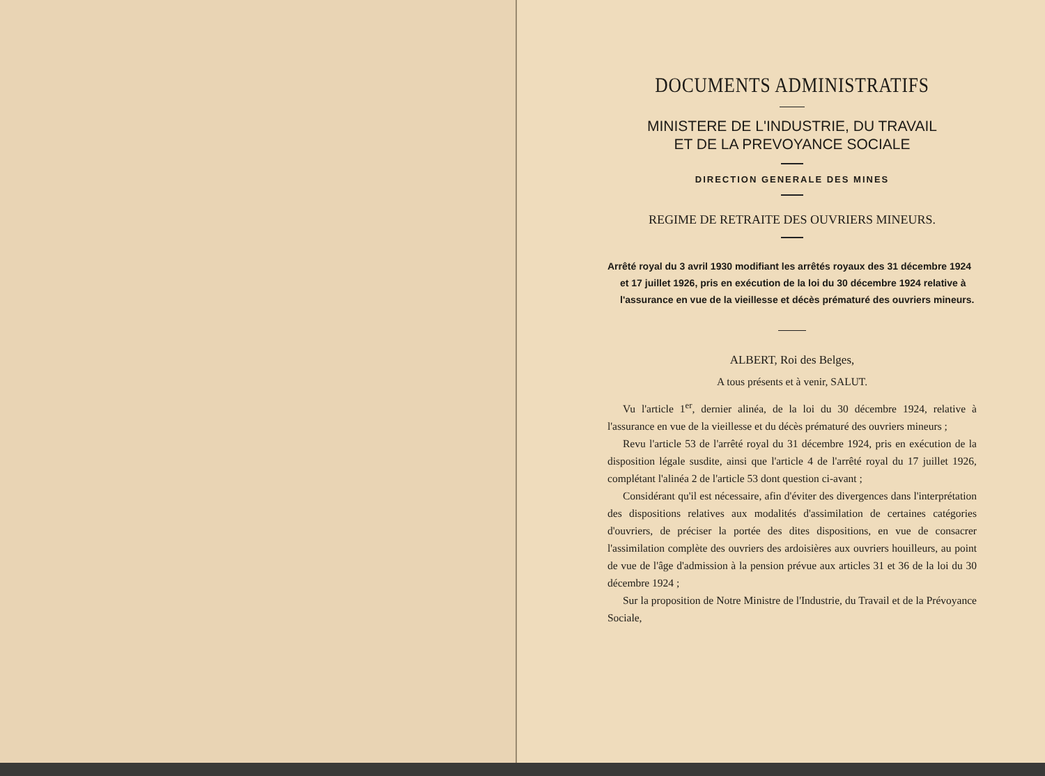DOCUMENTS ADMINISTRATIFS
MINISTERE DE L'INDUSTRIE, DU TRAVAIL
ET DE LA PREVOYANCE SOCIALE
DIRECTION GENERALE DES MINES
REGIME DE RETRAITE DES OUVRIERS MINEURS.
Arrêté royal du 3 avril 1930 modifiant les arrêtés royaux des 31 décembre 1924 et 17 juillet 1926, pris en exécution de la loi du 30 décembre 1924 relative à l'assurance en vue de la vieillesse et décès prématuré des ouvriers mineurs.
ALBERT, Roi des Belges,
A tous présents et à venir, SALUT.
Vu l'article 1<sup>er</sup>, dernier alinéa, de la loi du 30 décembre 1924, relative à l'assurance en vue de la vieillesse et du décès prématuré des ouvriers mineurs ;
Revu l'article 53 de l'arrêté royal du 31 décembre 1924, pris en exécution de la disposition légale susdite, ainsi que l'article 4 de l'arrêté royal du 17 juillet 1926, complétant l'alinéa 2 de l'article 53 dont question ci-avant ;
Considérant qu'il est nécessaire, afin d'éviter des divergences dans l'interprétation des dispositions relatives aux modalités d'assimilation de certaines catégories d'ouvriers, de préciser la portée des dites dispositions, en vue de consacrer l'assimilation complète des ouvriers des ardoisières aux ouvriers houilleurs, au point de vue de l'âge d'admission à la pension prévue aux articles 31 et 36 de la loi du 30 décembre 1924 ;
Sur la proposition de Notre Ministre de l'Industrie, du Travail et de la Prévoyance Sociale,